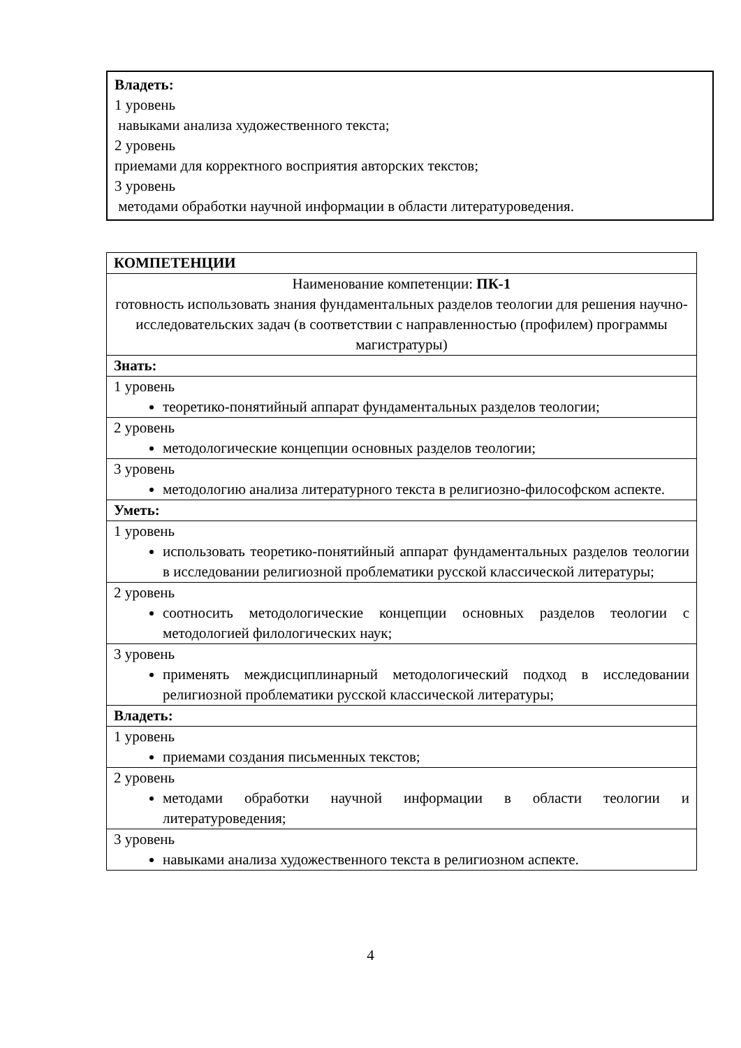Владеть:
1 уровень
навыками анализа художественного текста;
2 уровень
приемами для корректного восприятия авторских текстов;
3 уровень
методами обработки научной информации в области литературоведения.
| КОМПЕТЕНЦИИ |
| --- |
| Наименование компетенции: ПК-1 готовность использовать знания фундаментальных разделов теологии для решения научно-исследовательских задач (в соответствии с направленностью (профилем) программы магистратуры) |
| Знать: |
| 1 уровень теоретико-понятийный аппарат фундаментальных разделов теологии; |
| 2 уровень методологические концепции основных разделов теологии; |
| 3 уровень методологию анализа литературного текста в религиозно-философском аспекте. |
| Уметь: |
| 1 уровень использовать теоретико-понятийный аппарат фундаментальных разделов теологии в исследовании религиозной проблематики русской классической литературы; |
| 2 уровень соотносить методологические концепции основных разделов теологии с методологией филологических наук; |
| 3 уровень применять междисциплинарный методологический подход в исследовании религиозной проблематики русской классической литературы; |
| Владеть: |
| 1 уровень приемами создания письменных текстов; |
| 2 уровень методами обработки научной информации в области теологии и литературоведения; |
| 3 уровень навыками анализа художественного текста в религиозном аспекте. |
4